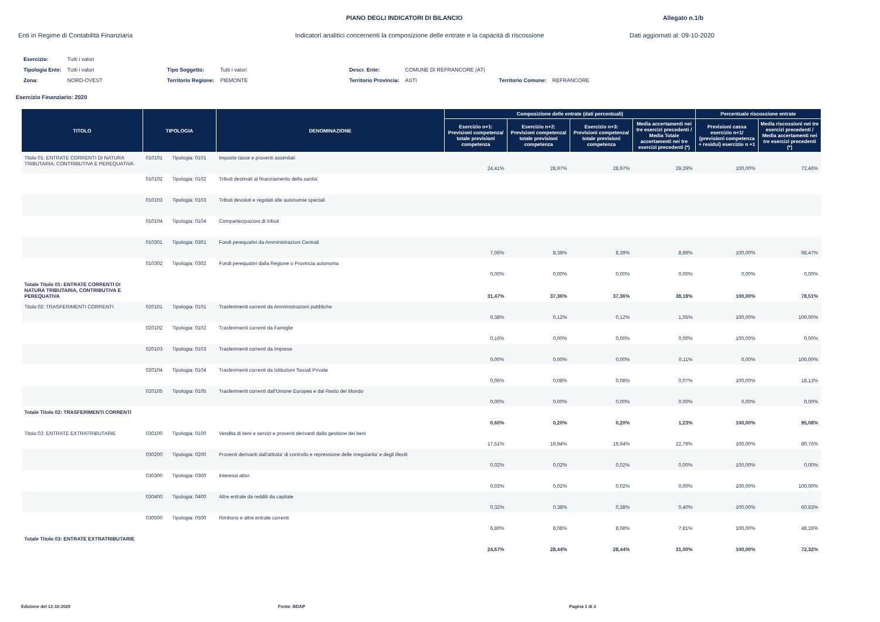PIANO DEGLI INDICATORI DI BILANCIO Allegato n.1/b
Enti in Regime di Contabilità Finanziaria Indicatori analitici concernenti la composizione delle entrate e la capacità di riscossione
Dati aggiornati al: 09-10-2020
| Esercizio: | Tutti i valori | | | | | | |
| Tipologia Ente: | Tutti i valori | Tipo Soggetto: | Tutti i valori | Descr. Ente: | COMUNE DI REFRANCORE (AT) | | |
| Zona: | NORD-OVEST | Territorio Regione: | PIEMONTE | Territorio Provincia: | ASTI | Territorio Comune: | REFRANCORE |
Esercizio Finanziario: 2020
| TITOLO | TIPOLOGIA | | DENOMINAZIONE | Composizione delle entrate (dati percentuali) | | | | Percentuale riscossione entrate | |
| --- | --- | --- | --- | --- | --- | --- | --- | --- | --- |
| | | | | Esercizio n+1: Previsioni competenza/ totale previsioni competenza | Esercizio n+2: Previsioni competenza/ totale previsioni competenza | Esercizio n+3: Previsioni competenza/ totale previsioni competenza | Media accertamenti nei tre esercizi precedenti / Media Totale accertamenti nei tre esercizi precedenti (*) | Previsioni cassa esercizio n+1/ (previsioni competenza + residui) esercizio n +1 | Media riscossioni nei tre esercizi precedenti / Media accertamenti nei tre esercizi precedenti (*) |
| Titolo 01: ENTRATE CORRENTI DI NATURA TRIBUTARIA, CONTRIBUTIVA E PEREQUATIVA | 010101 | Tipologia: 0101 | Imposte tasse e proventi assimilati | 24,41% | 28,97% | 28,97% | 29,29% | 100,00% | 72,46% |
| | 010102 | Tipologia: 0102 | Tributi destinati al finanziamento della sanita' | | | | | | |
| | 010103 | Tipologia: 0103 | Tributi devoluti e regolati alle autonomie speciali | | | | | | |
| | 010104 | Tipologia: 0104 | Compartecipazioni di tributi | | | | | | |
| | 010301 | Tipologia: 0301 | Fondi perequativi da Amministrazioni Centrali | 7,06% | 8,39% | 8,39% | 8,89% | 100,00% | 98,47% |
| | 010302 | Tipologia: 0302 | Fondi perequativi dalla Regione o Provincia autonoma | 0,00% | 0,00% | 0,00% | 0,00% | 0,00% | 0,00% |
| Totale Titolo 01: ENTRATE CORRENTI DI NATURA TRIBUTARIA, CONTRIBUTIVA E PEREQUATIVA | | | | 31,47% | 37,36% | 37,36% | 38,18% | 100,00% | 78,51% |
| Titolo 02: TRASFERIMENTI CORRENTI | 020101 | Tipologia: 0101 | Trasferimenti correnti da Amministrazioni pubbliche | 0,38% | 0,12% | 0,12% | 1,05% | 100,00% | 100,00% |
| | 020102 | Tipologia: 0102 | Trasferimenti correnti da Famiglie | 0,16% | 0,00% | 0,00% | 0,00% | 100,00% | 0,00% |
| | 020103 | Tipologia: 0103 | Trasferimenti correnti da Imprese | 0,00% | 0,00% | 0,00% | 0,11% | 0,00% | 100,00% |
| | 020104 | Tipologia: 0104 | Trasferimenti correnti da Istituzioni Sociali Private | 0,06% | 0,08% | 0,08% | 0,07% | 100,00% | 18,13% |
| | 020105 | Tipologia: 0105 | Trasferimenti correnti dall'Unione Europea e dal Resto del Mondo | 0,00% | 0,00% | 0,00% | 0,00% | 0,00% | 0,00% |
| Totale Titolo 02: TRASFERIMENTI CORRENTI | | | | 0,60% | 0,20% | 0,20% | 1,23% | 100,00% | 95,08% |
| Titolo 03: ENTRATE EXTRATRIBUTARIE | 030100 | Tipologia: 0100 | Vendita di beni e servizi e proventi derivanti dalla gestione dei beni | 17,51% | 19,94% | 19,94% | 22,79% | 100,00% | 80,76% |
| | 030200 | Tipologia: 0200 | Proventi derivanti dall'attivita' di controllo e repressione delle irregolarita' e degli illeciti | 0,02% | 0,02% | 0,02% | 0,00% | 100,00% | 0,00% |
| | 030300 | Tipologia: 0300 | Interessi attivi | 0,02% | 0,02% | 0,02% | 0,00% | 100,00% | 100,00% |
| | 030400 | Tipologia: 0400 | Altre entrate da redditi da capitale | 0,32% | 0,38% | 0,38% | 0,40% | 100,00% | 60,83% |
| | 030500 | Tipologia: 0500 | Rimborsi e altre entrate correnti | 6,80% | 8,08% | 8,08% | 7,81% | 100,00% | 48,26% |
| Totale Titolo 03: ENTRATE EXTRATRIBUTARIE | | | | 24,67% | 28,44% | 28,44% | 31,00% | 100,00% | 72,32% |
Edizione del 12-10-2020 Fonte: BDAP Pagina 1 di 3